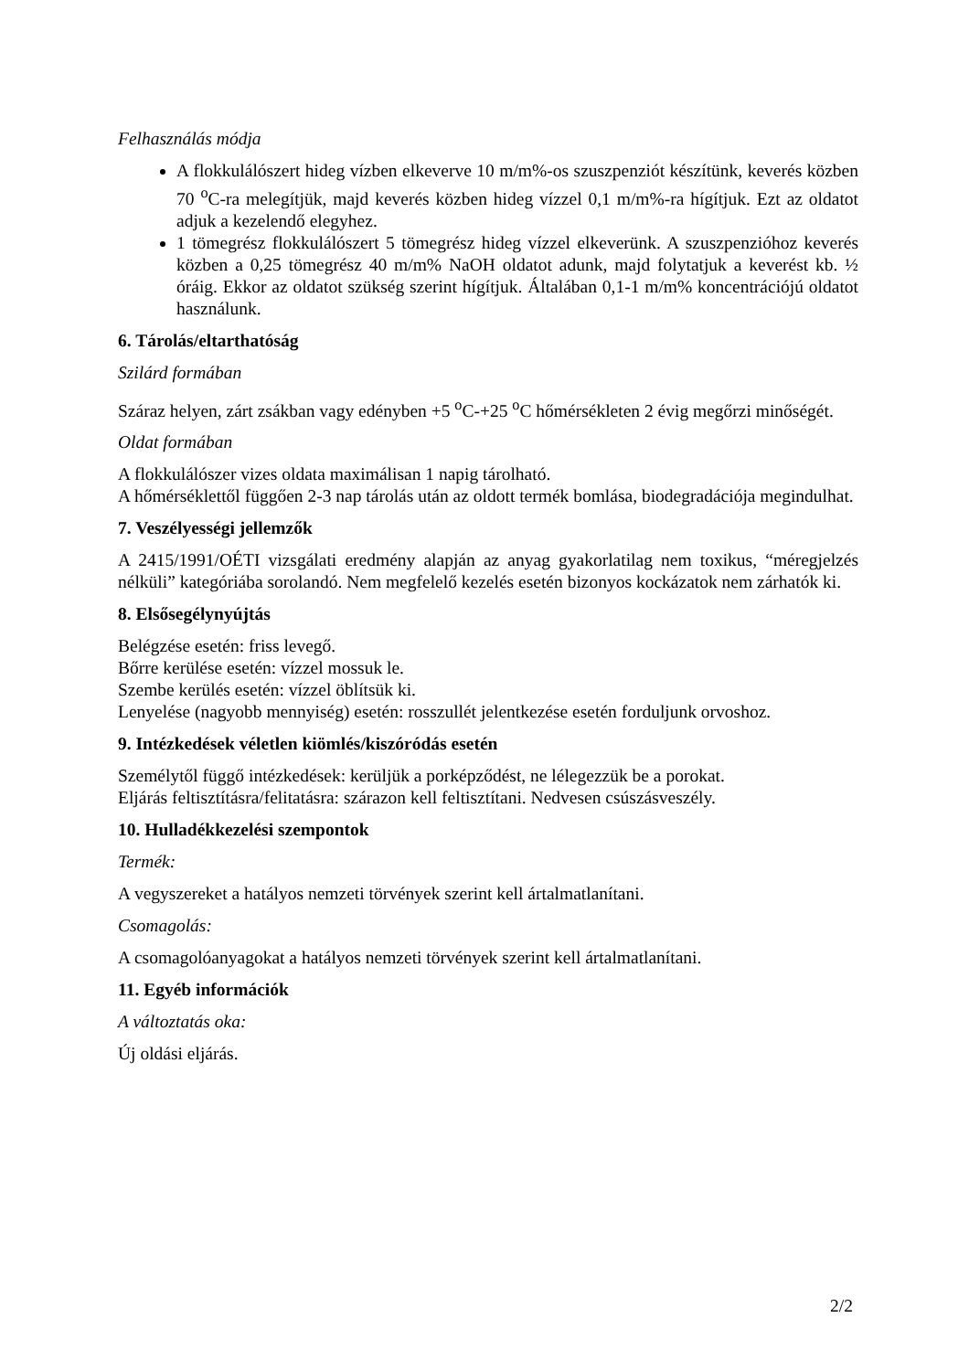Felhasználás módja
A flokkulálószert hideg vízben elkeverve 10 m/m%-os szuszpenziót készítünk, keverés közben 70 <sup>o</sup>C-ra melegítjük, majd keverés közben hideg vízzel 0,1 m/m%-ra hígítjuk. Ezt az oldatot adjuk a kezelendő elegyhez.
1 tömegrész flokkulálószert 5 tömegrész hideg vízzel elkeverünk. A szuszpenzióhoz keverés közben a 0,25 tömegrész 40 m/m% NaOH oldatot adunk, majd folytatjuk a keverést kb. ½ óráig. Ekkor az oldatot szükség szerint hígítjuk. Általában 0,1-1 m/m% koncentrációjú oldatot használunk.
6. Tárolás/eltarthatóság
Szilárd formában
Száraz helyen, zárt zsákban vagy edényben +5 <sup>o</sup>C-+25 <sup>o</sup>C hőmérsékleten 2 évig megőrzi minőségét.
Oldat formában
A flokkulálószer vizes oldata maximálisan 1 napig tárolható.
A hőmérséklettől függően 2-3 nap tárolás után az oldott termék bomlása, biodegradációja megindulhat.
7. Veszélyességi jellemzők
A 2415/1991/OÉTI vizsgálati eredmény alapján az anyag gyakorlatilag nem toxikus, “méregjelzés nélküli” kategóriába sorolandó. Nem megfelelő kezelés esetén bizonyos kockázatok nem zárhatók ki.
8. Elsősegélynyújtás
Belégzése esetén: friss levegő.
Bőrre kerülése esetén: vízzel mossuk le.
Szembe kerülés esetén: vízzel öblítsük ki.
Lenyelése (nagyobb mennyiség) esetén: rosszullét jelentkezése esetén forduljunk orvoshoz.
9. Intézkedések véletlen kiömlés/kiszóródás esetén
Személytől függő intézkedések: kerüljük a porképződést, ne lélegezzük be a porokat.
Eljárás feltisztításra/felitatásra: szárazon kell feltisztítani. Nedvesen csúszásveszély.
10. Hulladékkezelési szempontok
Termék:
A vegyszereket a hatályos nemzeti törvények szerint kell ártalmatlanítani.
Csomagolás:
A csomagolóanyagokat a hatályos nemzeti törvények szerint kell ártalmatlanítani.
11. Egyéb információk
A változtatás oka:
Új oldási eljárás.
2/2